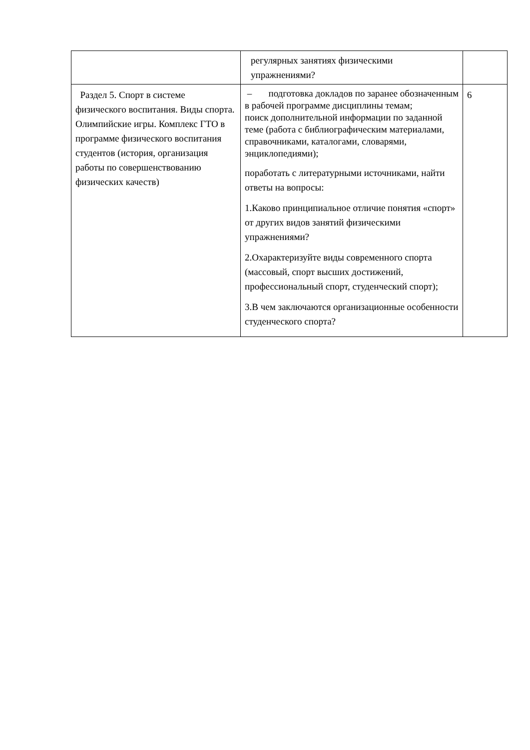| | регулярных занятиях физическими упражнениями? | |
| Раздел 5. Спорт в системе физического воспитания. Виды спорта. Олимпийские игры. Комплекс ГТО в программе физического воспитания студентов (история, организация работы по совершенствованию физических качеств) | – подготовка докладов по заранее обозначенным в рабочей программе дисциплины темам; поиск дополнительной информации по заданной теме (работа с библиографическим материалами, справочниками, каталогами, словарями, энциклопедиями); поработать с литературными источниками, найти ответы на вопросы: 1.Каково принципиальное отличие понятия «спорт» от других видов занятий физическими упражнениями? 2.Охарактеризуйте виды современного спорта (массовый, спорт высших достижений, профессиональный спорт, студенческий спорт); 3.В чем заключаются организационные особенности студенческого спорта? | 6 |